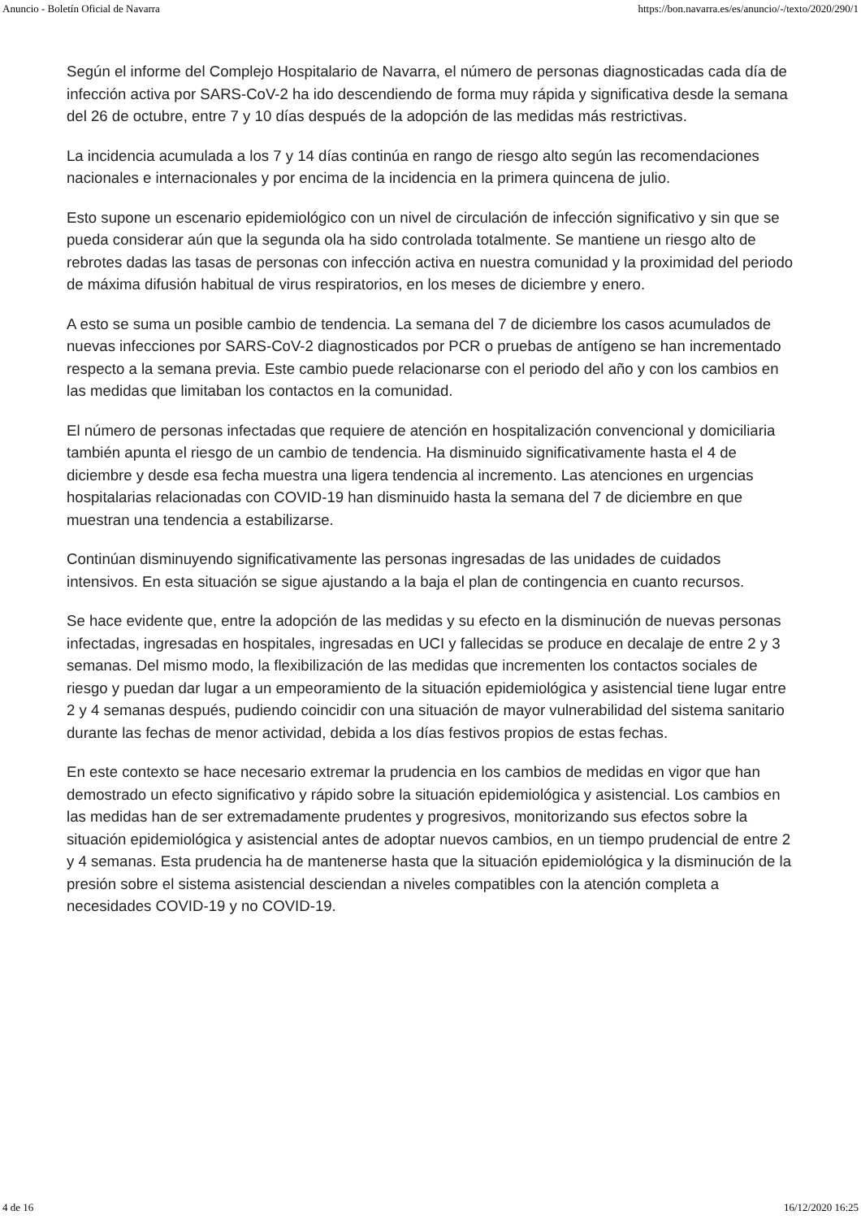Anuncio - Boletín Oficial de Navarra https://bon.navarra.es/es/anuncio/-/texto/2020/290/1
Según el informe del Complejo Hospitalario de Navarra, el número de personas diagnosticadas cada día de infección activa por SARS-CoV-2 ha ido descendiendo de forma muy rápida y significativa desde la semana del 26 de octubre, entre 7 y 10 días después de la adopción de las medidas más restrictivas.
La incidencia acumulada a los 7 y 14 días continúa en rango de riesgo alto según las recomendaciones nacionales e internacionales y por encima de la incidencia en la primera quincena de julio.
Esto supone un escenario epidemiológico con un nivel de circulación de infección significativo y sin que se pueda considerar aún que la segunda ola ha sido controlada totalmente. Se mantiene un riesgo alto de rebrotes dadas las tasas de personas con infección activa en nuestra comunidad y la proximidad del periodo de máxima difusión habitual de virus respiratorios, en los meses de diciembre y enero.
A esto se suma un posible cambio de tendencia. La semana del 7 de diciembre los casos acumulados de nuevas infecciones por SARS-CoV-2 diagnosticados por PCR o pruebas de antígeno se han incrementado respecto a la semana previa. Este cambio puede relacionarse con el periodo del año y con los cambios en las medidas que limitaban los contactos en la comunidad.
El número de personas infectadas que requiere de atención en hospitalización convencional y domiciliaria también apunta el riesgo de un cambio de tendencia. Ha disminuido significativamente hasta el 4 de diciembre y desde esa fecha muestra una ligera tendencia al incremento. Las atenciones en urgencias hospitalarias relacionadas con COVID-19 han disminuido hasta la semana del 7 de diciembre en que muestran una tendencia a estabilizarse.
Continúan disminuyendo significativamente las personas ingresadas de las unidades de cuidados intensivos. En esta situación se sigue ajustando a la baja el plan de contingencia en cuanto recursos.
Se hace evidente que, entre la adopción de las medidas y su efecto en la disminución de nuevas personas infectadas, ingresadas en hospitales, ingresadas en UCI y fallecidas se produce en decalaje de entre 2 y 3 semanas. Del mismo modo, la flexibilización de las medidas que incrementen los contactos sociales de riesgo y puedan dar lugar a un empeoramiento de la situación epidemiológica y asistencial tiene lugar entre 2 y 4 semanas después, pudiendo coincidir con una situación de mayor vulnerabilidad del sistema sanitario durante las fechas de menor actividad, debida a los días festivos propios de estas fechas.
En este contexto se hace necesario extremar la prudencia en los cambios de medidas en vigor que han demostrado un efecto significativo y rápido sobre la situación epidemiológica y asistencial. Los cambios en las medidas han de ser extremadamente prudentes y progresivos, monitorizando sus efectos sobre la situación epidemiológica y asistencial antes de adoptar nuevos cambios, en un tiempo prudencial de entre 2 y 4 semanas. Esta prudencia ha de mantenerse hasta que la situación epidemiológica y la disminución de la presión sobre el sistema asistencial desciendan a niveles compatibles con la atención completa a necesidades COVID-19 y no COVID-19.
4 de 16 16/12/2020 16:25